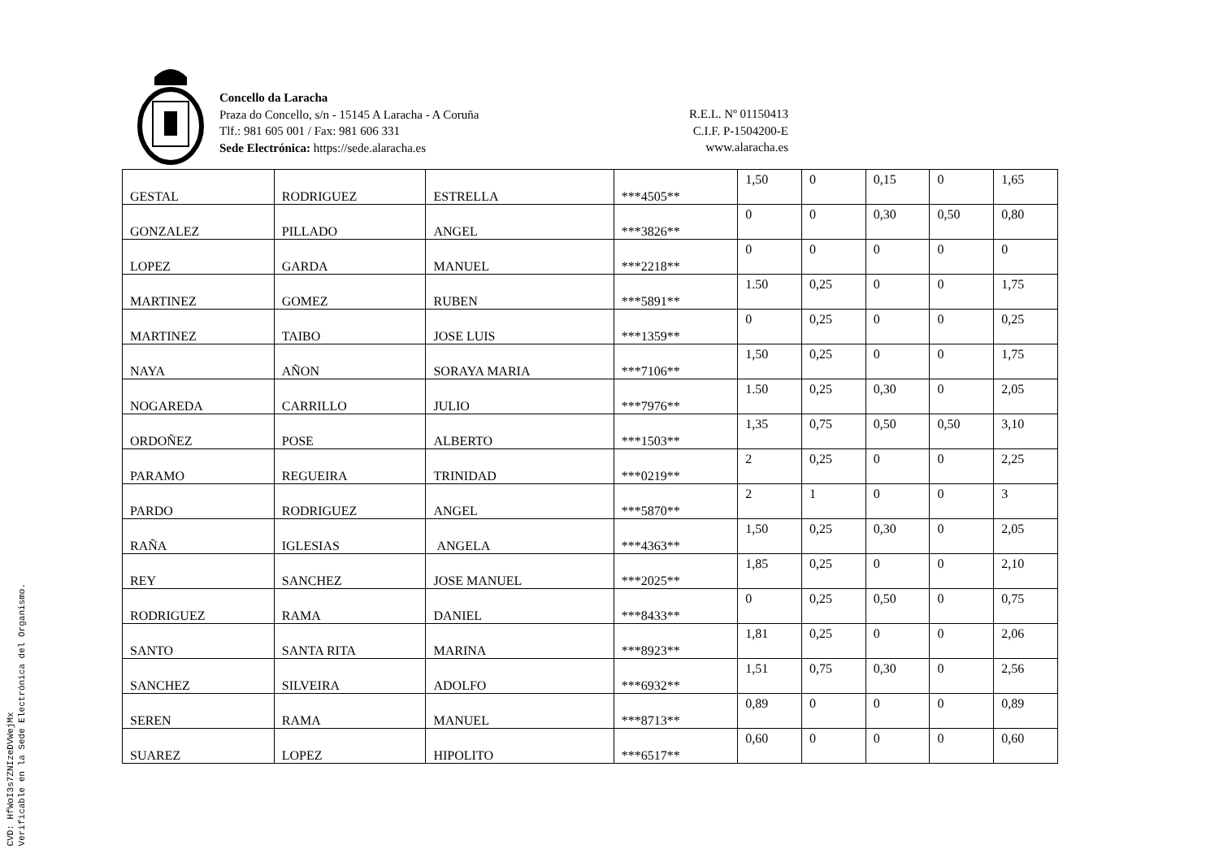Concello da Laracha
Praza do Concello, s/n - 15145 A Laracha - A Coruña
Tlf.: 981 605 001 / Fax: 981 606 331
Sede Electrónica: https://sede.alaracha.es
R.E.L. Nº 01150413
C.I.F. P-1504200-E
www.alaracha.es
| GESTAL | RODRIGUEZ | ESTRELLA | ***4505** | 1,50 | 0 | 0,15 | 0 | 1,65 |
| GONZALEZ | PILLADO | ANGEL | ***3826** | 0 | 0 | 0,30 | 0,50 | 0,80 |
| LOPEZ | GARDA | MANUEL | ***2218** | 0 | 0 | 0 | 0 | 0 |
| MARTINEZ | GOMEZ | RUBEN | ***5891** | 1.50 | 0,25 | 0 | 0 | 1,75 |
| MARTINEZ | TAIBO | JOSE LUIS | ***1359** | 0 | 0,25 | 0 | 0 | 0,25 |
| NAYA | AÑON | SORAYA MARIA | ***7106** | 1,50 | 0,25 | 0 | 0 | 1,75 |
| NOGAREDA | CARRILLO | JULIO | ***7976** | 1.50 | 0,25 | 0,30 | 0 | 2,05 |
| ORDOÑEZ | POSE | ALBERTO | ***1503** | 1,35 | 0,75 | 0,50 | 0,50 | 3,10 |
| PARAMO | REGUEIRA | TRINIDAD | ***0219** | 2 | 0,25 | 0 | 0 | 2,25 |
| PARDO | RODRIGUEZ | ANGEL | ***5870** | 2 | 1 | 0 | 0 | 3 |
| RAÑA | IGLESIAS | ANGELA | ***4363** | 1,50 | 0,25 | 0,30 | 0 | 2,05 |
| REY | SANCHEZ | JOSE MANUEL | ***2025** | 1,85 | 0,25 | 0 | 0 | 2,10 |
| RODRIGUEZ | RAMA | DANIEL | ***8433** | 0 | 0,25 | 0,50 | 0 | 0,75 |
| SANTO | SANTA RITA | MARINA | ***8923** | 1,81 | 0,25 | 0 | 0 | 2,06 |
| SANCHEZ | SILVEIRA | ADOLFO | ***6932** | 1,51 | 0,75 | 0,30 | 0 | 2,56 |
| SEREN | RAMA | MANUEL | ***8713** | 0,89 | 0 | 0 | 0 | 0,89 |
| SUAREZ | LOPEZ | HIPOLITO | ***6517** | 0,60 | 0 | 0 | 0 | 0,60 |
CVD: HfWoI3s7ZNIzeDVWejMx
Verificable en la Sede Electrónica del Organismo.